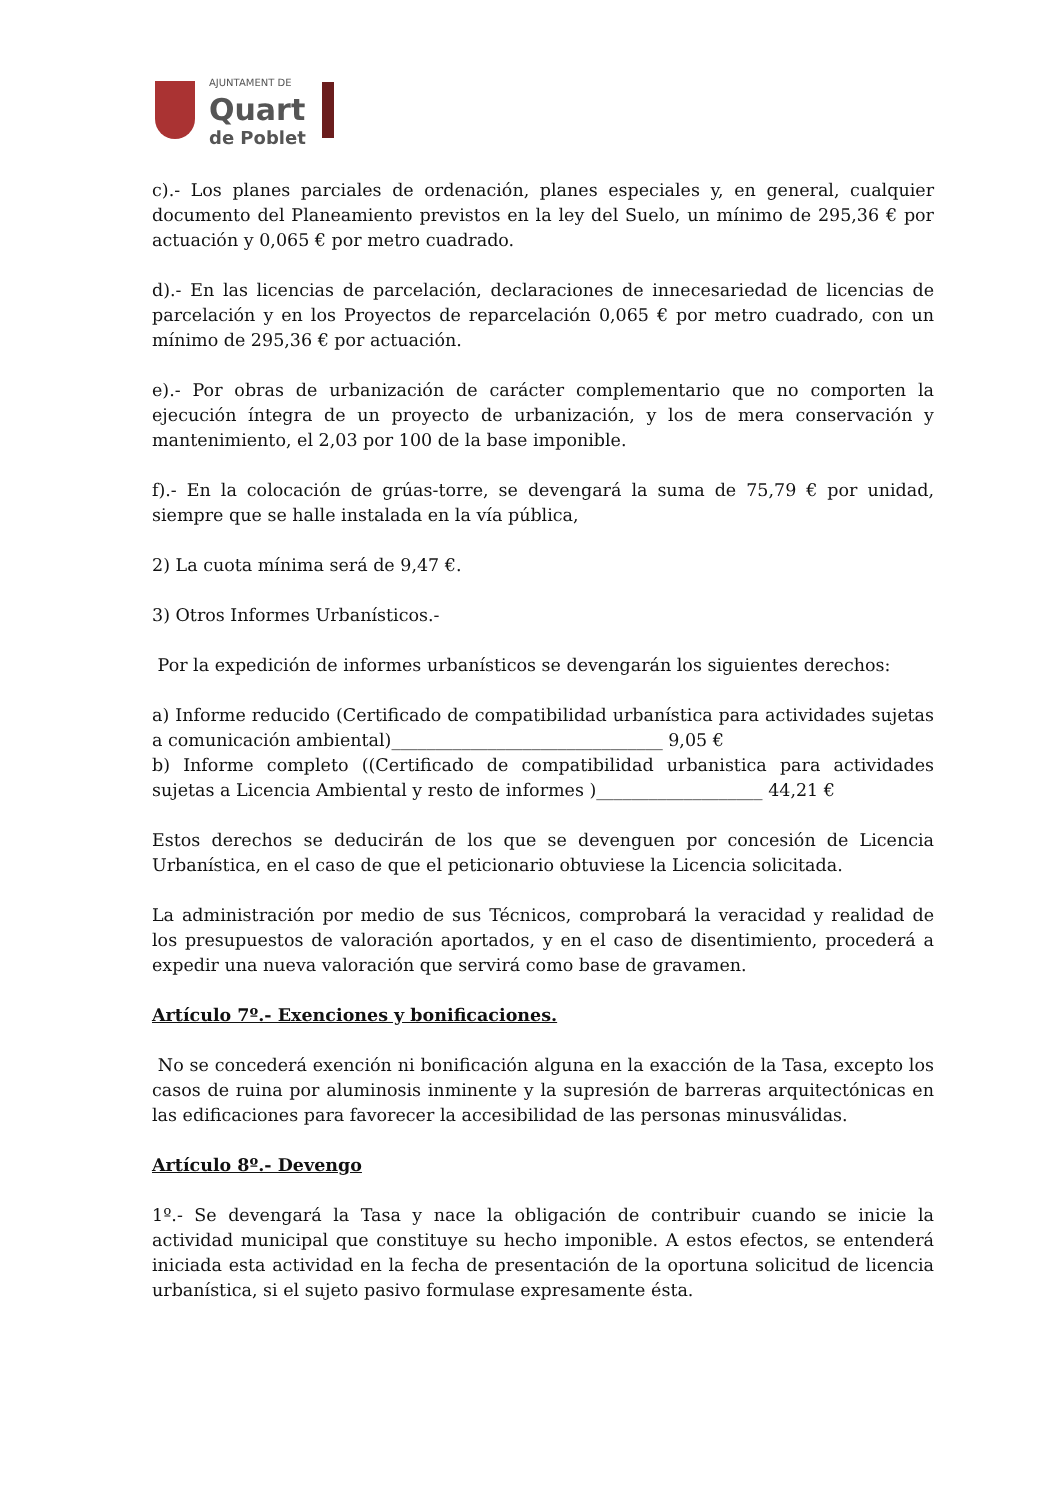AJUNTAMENT DE
Quart
de Poblet
c).- Los planes parciales de ordenación, planes especiales y, en general, cualquier documento del Planeamiento previstos en la ley del Suelo, un mínimo de 295,36 € por actuación y 0,065 € por metro cuadrado.
d).- En las licencias de parcelación, declaraciones de innecesariedad de licencias de parcelación y en los Proyectos de reparcelación 0,065 € por metro cuadrado, con un mínimo de 295,36 € por actuación.
e).- Por obras de urbanización de carácter complementario que no comporten la ejecución íntegra de un proyecto de urbanización, y los de mera conservación y mantenimiento, el 2,03 por 100 de la base imponible.
f).- En la colocación de grúas-torre, se devengará la suma de 75,79 € por unidad, siempre que se halle instalada en la vía pública,
2) La cuota mínima será de 9,47 €.
3) Otros Informes Urbanísticos.-
Por la expedición de informes urbanísticos se devengarán los siguientes derechos:
a) Informe reducido (Certificado de compatibilidad urbanística para actividades sujetas a comunicación ambiental)_______________________________ 9,05 €
b) Informe completo ((Certificado de compatibilidad urbanistica para actividades sujetas a Licencia Ambiental y resto de informes )___________________ 44,21 €
Estos derechos se deducirán de los que se devenguen por concesión de Licencia Urbanística, en el caso de que el peticionario obtuviese la Licencia solicitada.
La administración por medio de sus Técnicos, comprobará la veracidad y realidad de los presupuestos de valoración aportados, y en el caso de disentimiento, procederá a expedir una nueva valoración que servirá como base de gravamen.
Artículo 7º.- Exenciones y bonificaciones.
No se concederá exención ni bonificación alguna en la exacción de la Tasa, excepto los casos de ruina por aluminosis inminente y la supresión de barreras arquitectónicas en las edificaciones para favorecer la accesibilidad de las personas minusválidas.
Artículo 8º.- Devengo
1º.- Se devengará la Tasa y nace la obligación de contribuir cuando se inicie la actividad municipal que constituye su hecho imponible. A estos efectos, se entenderá iniciada esta actividad en la fecha de presentación de la oportuna solicitud de licencia urbanística, si el sujeto pasivo formulase expresamente ésta.